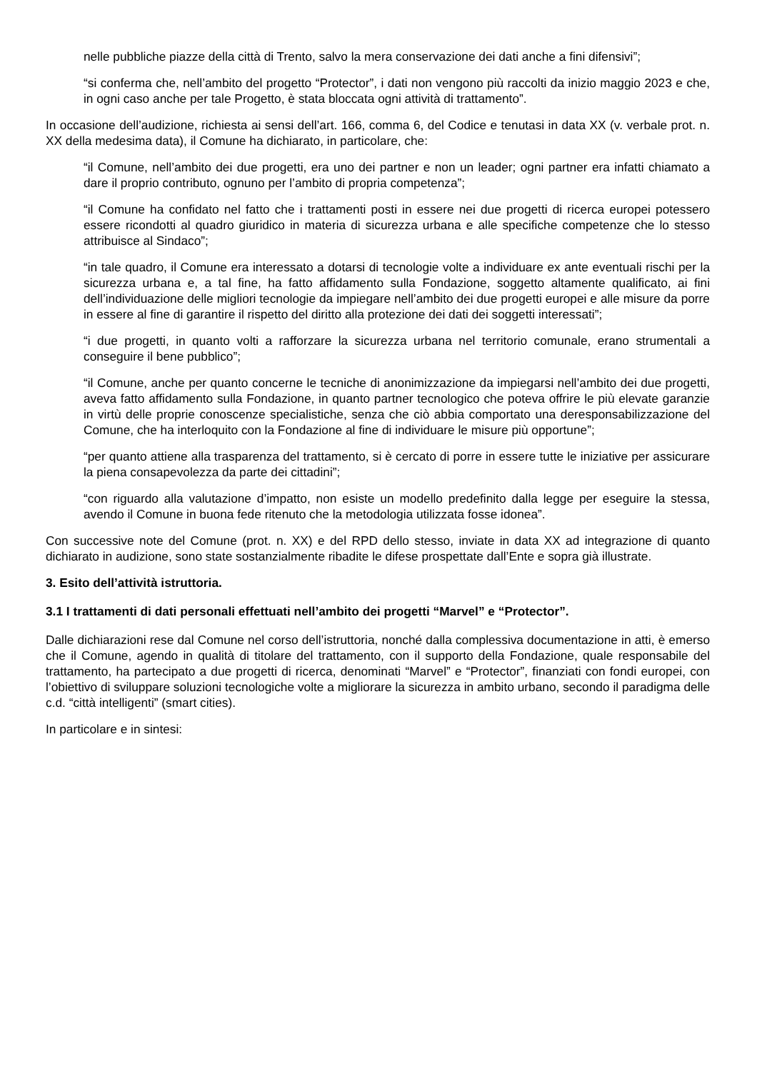nelle pubbliche piazze della città di Trento, salvo la mera conservazione dei dati anche a fini difensivi”;
“si conferma che, nell’ambito del progetto “Protector”, i dati non vengono più raccolti da inizio maggio 2023 e che, in ogni caso anche per tale Progetto, è stata bloccata ogni attività di trattamento”.
In occasione dell’audizione, richiesta ai sensi dell’art. 166, comma 6, del Codice e tenutasi in data XX (v. verbale prot. n. XX della medesima data), il Comune ha dichiarato, in particolare, che:
“il Comune, nell’ambito dei due progetti, era uno dei partner e non un leader; ogni partner era infatti chiamato a dare il proprio contributo, ognuno per l’ambito di propria competenza”;
“il Comune ha confidato nel fatto che i trattamenti posti in essere nei due progetti di ricerca europei potessero essere ricondotti al quadro giuridico in materia di sicurezza urbana e alle specifiche competenze che lo stesso attribuisce al Sindaco”;
“in tale quadro, il Comune era interessato a dotarsi di tecnologie volte a individuare ex ante eventuali rischi per la sicurezza urbana e, a tal fine, ha fatto affidamento sulla Fondazione, soggetto altamente qualificato, ai fini dell’individuazione delle migliori tecnologie da impiegare nell’ambito dei due progetti europei e alle misure da porre in essere al fine di garantire il rispetto del diritto alla protezione dei dati dei soggetti interessati”;
“i due progetti, in quanto volti a rafforzare la sicurezza urbana nel territorio comunale, erano strumentali a conseguire il bene pubblico”;
“il Comune, anche per quanto concerne le tecniche di anonimizzazione da impiegarsi nell’ambito dei due progetti, aveva fatto affidamento sulla Fondazione, in quanto partner tecnologico che poteva offrire le più elevate garanzie in virtù delle proprie conoscenze specialistiche, senza che ciò abbia comportato una deresponsabilizzazione del Comune, che ha interloquito con la Fondazione al fine di individuare le misure più opportune”;
“per quanto attiene alla trasparenza del trattamento, si è cercato di porre in essere tutte le iniziative per assicurare la piena consapevolezza da parte dei cittadini”;
“con riguardo alla valutazione d’impatto, non esiste un modello predefinito dalla legge per eseguire la stessa, avendo il Comune in buona fede ritenuto che la metodologia utilizzata fosse idonea”.
Con successive note del Comune (prot. n. XX) e del RPD dello stesso, inviate in data XX ad integrazione di quanto dichiarato in audizione, sono state sostanzialmente ribadite le difese prospettate dall’Ente e sopra già illustrate.
3. Esito dell’attività istruttoria.
3.1 I trattamenti di dati personali effettuati nell’ambito dei progetti “Marvel” e “Protector”.
Dalle dichiarazioni rese dal Comune nel corso dell’istruttoria, nonché dalla complessiva documentazione in atti, è emerso che il Comune, agendo in qualità di titolare del trattamento, con il supporto della Fondazione, quale responsabile del trattamento, ha partecipato a due progetti di ricerca, denominati “Marvel” e “Protector”, finanziati con fondi europei, con l’obiettivo di sviluppare soluzioni tecnologiche volte a migliorare la sicurezza in ambito urbano, secondo il paradigma delle c.d. “città intelligenti” (smart cities).
In particolare e in sintesi: